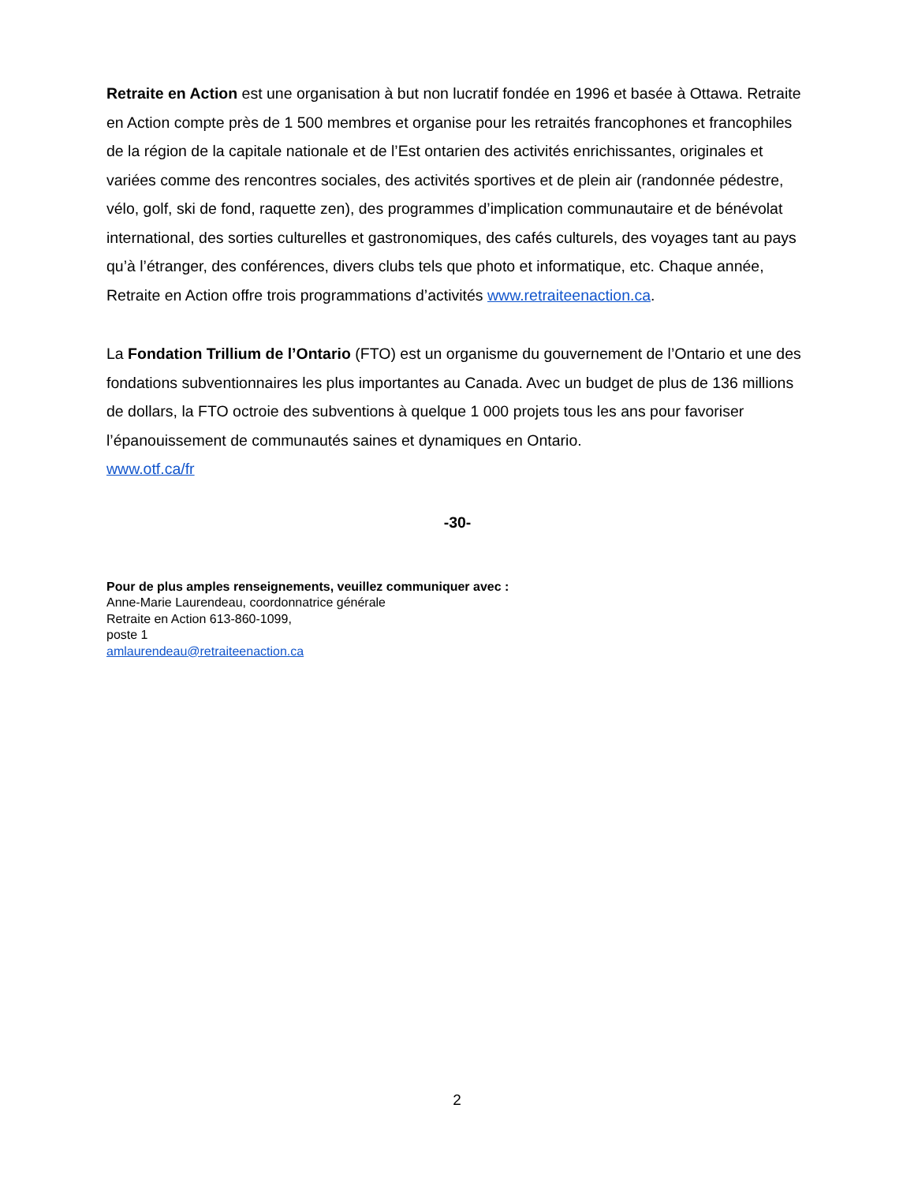Retraite en Action est une organisation à but non lucratif fondée en 1996 et basée à Ottawa. Retraite en Action compte près de 1 500 membres et organise pour les retraités francophones et francophiles de la région de la capitale nationale et de l’Est ontarien des activités enrichissantes, originales et variées comme des rencontres sociales, des activités sportives et de plein air (randonnée pédestre, vélo, golf, ski de fond, raquette zen), des programmes d’implication communautaire et de bénévolat international, des sorties culturelles et gastronomiques, des cafés culturels, des voyages tant au pays qu’à l’étranger, des conférences, divers clubs tels que photo et informatique, etc. Chaque année, Retraite en Action offre trois programmations d’activités www.retraiteenaction.ca.
La Fondation Trillium de l’Ontario (FTO) est un organisme du gouvernement de l’Ontario et une des fondations subventionnaires les plus importantes au Canada. Avec un budget de plus de 136 millions de dollars, la FTO octroie des subventions à quelque 1 000 projets tous les ans pour favoriser l’épanouissement de communautés saines et dynamiques en Ontario.
www.otf.ca/fr
-30-
Pour de plus amples renseignements, veuillez communiquer avec :
Anne-Marie Laurendeau, coordonnatrice générale
Retraite en Action 613-860-1099,
poste 1
amlaurendeau@retraiteenaction.ca
2